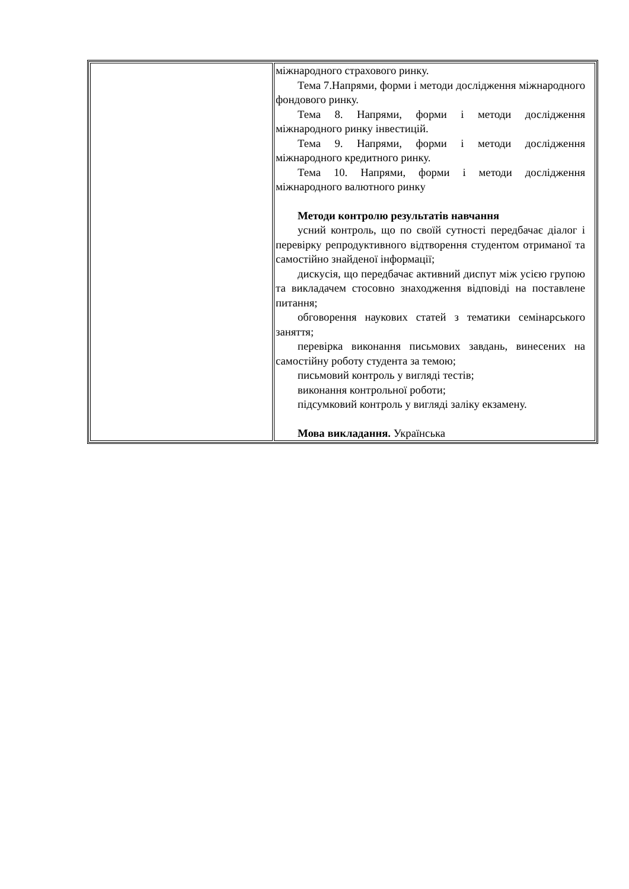| | міжнародного страхового ринку. Тема 7.Напрями, форми і методи дослідження міжнародного фондового ринку. Тема 8. Напрями, форми і методи дослідження міжнародного ринку інвестицій. Тема 9. Напрями, форми і методи дослідження міжнародного кредитного ринку. Тема 10. Напрями, форми і методи дослідження міжнародного валютного ринку Методи контролю результатів навчання усний контроль, що по своїй сутності передбачає діалог і перевірку репродуктивного відтворення студентом отриманої та самостійно знайденої інформації; дискусія, що передбачає активний диспут між усією групою та викладачем стосовно знаходження відповіді на поставлене питання; обговорення наукових статей з тематики семінарського заняття; перевірка виконання письмових завдань, винесених на самостійну роботу студента за темою; письмовий контроль у вигляді тестів; виконання контрольної роботи; підсумковий контроль у вигляді заліку екзамену. Мова викладання. Українська |